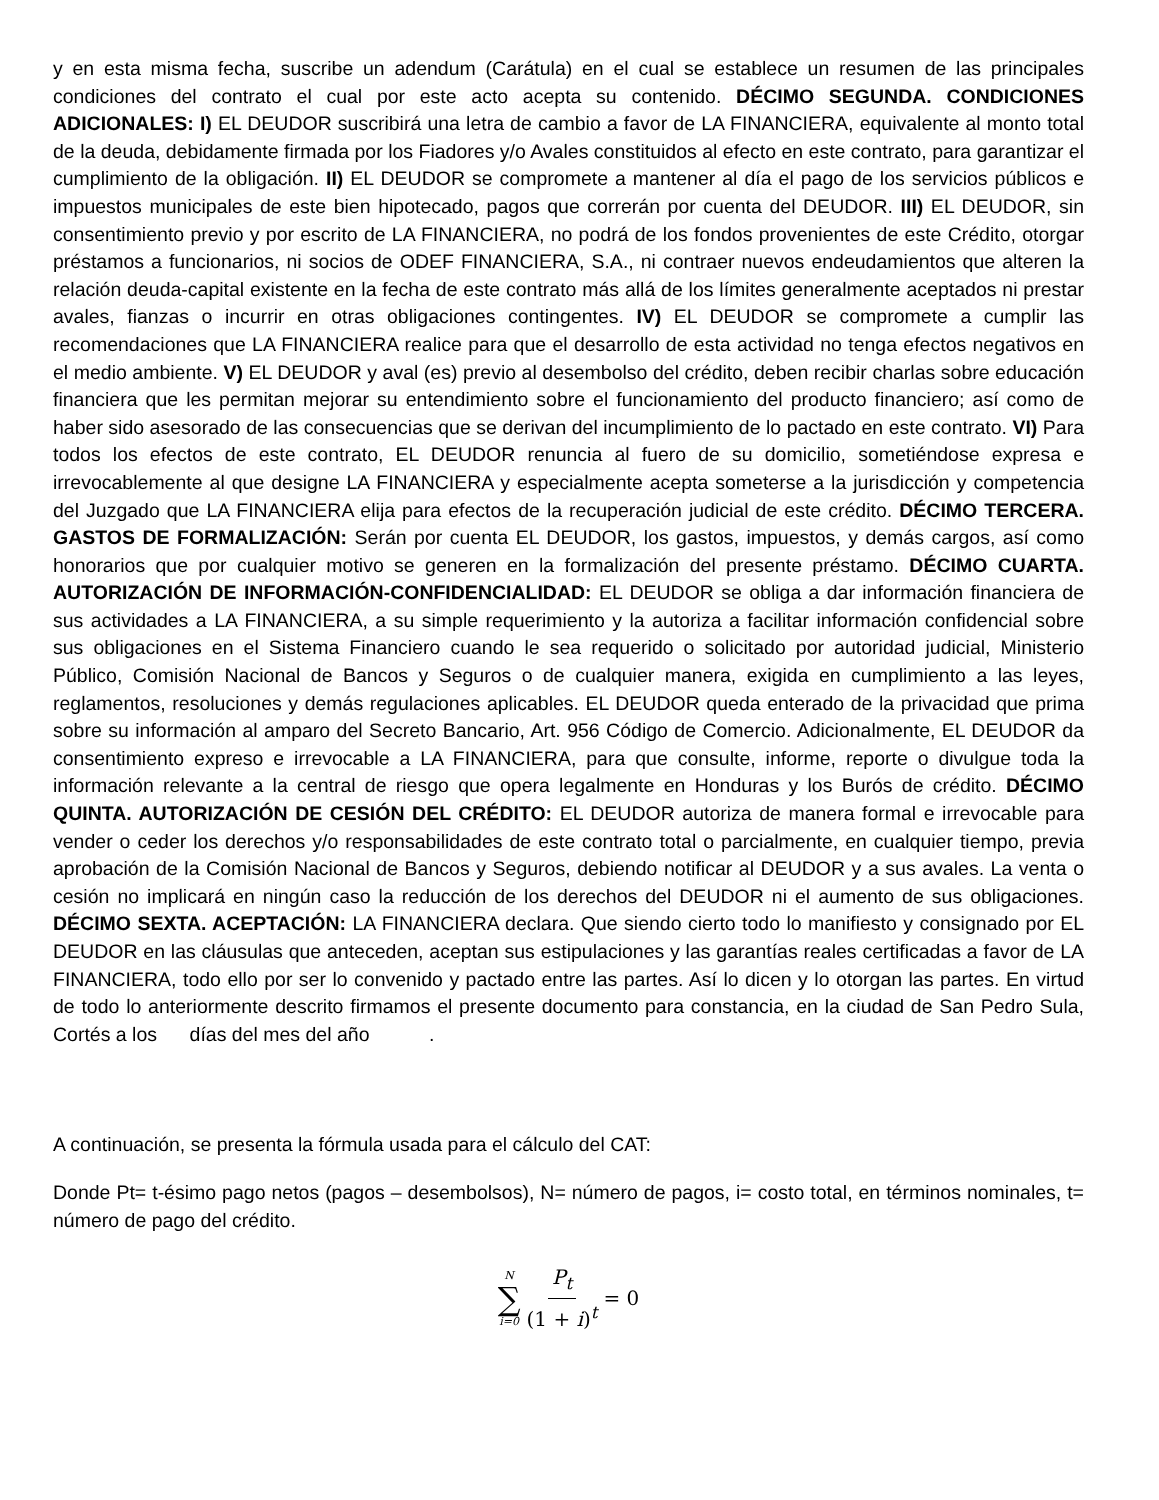y en esta misma fecha, suscribe un adendum (Carátula) en el cual se establece un resumen de las principales condiciones del contrato el cual por este acto acepta su contenido. DÉCIMO SEGUNDA. CONDICIONES ADICIONALES: I) EL DEUDOR suscribirá una letra de cambio a favor de LA FINANCIERA, equivalente al monto total de la deuda, debidamente firmada por los Fiadores y/o Avales constituidos al efecto en este contrato, para garantizar el cumplimiento de la obligación. II) EL DEUDOR se compromete a mantener al día el pago de los servicios públicos e impuestos municipales de este bien hipotecado, pagos que correrán por cuenta del DEUDOR. III) EL DEUDOR, sin consentimiento previo y por escrito de LA FINANCIERA, no podrá de los fondos provenientes de este Crédito, otorgar préstamos a funcionarios, ni socios de ODEF FINANCIERA, S.A., ni contraer nuevos endeudamientos que alteren la relación deuda-capital existente en la fecha de este contrato más allá de los límites generalmente aceptados ni prestar avales, fianzas o incurrir en otras obligaciones contingentes. IV) EL DEUDOR se compromete a cumplir las recomendaciones que LA FINANCIERA realice para que el desarrollo de esta actividad no tenga efectos negativos en el medio ambiente. V) EL DEUDOR y aval (es) previo al desembolso del crédito, deben recibir charlas sobre educación financiera que les permitan mejorar su entendimiento sobre el funcionamiento del producto financiero; así como de haber sido asesorado de las consecuencias que se derivan del incumplimiento de lo pactado en este contrato. VI) Para todos los efectos de este contrato, EL DEUDOR renuncia al fuero de su domicilio, sometiéndose expresa e irrevocablemente al que designe LA FINANCIERA y especialmente acepta someterse a la jurisdicción y competencia del Juzgado que LA FINANCIERA elija para efectos de la recuperación judicial de este crédito. DÉCIMO TERCERA. GASTOS DE FORMALIZACIÓN: Serán por cuenta EL DEUDOR, los gastos, impuestos, y demás cargos, así como honorarios que por cualquier motivo se generen en la formalización del presente préstamo. DÉCIMO CUARTA. AUTORIZACIÓN DE INFORMACIÓN-CONFIDENCIALIDAD: EL DEUDOR se obliga a dar información financiera de sus actividades a LA FINANCIERA, a su simple requerimiento y la autoriza a facilitar información confidencial sobre sus obligaciones en el Sistema Financiero cuando le sea requerido o solicitado por autoridad judicial, Ministerio Público, Comisión Nacional de Bancos y Seguros o de cualquier manera, exigida en cumplimiento a las leyes, reglamentos, resoluciones y demás regulaciones aplicables. EL DEUDOR queda enterado de la privacidad que prima sobre su información al amparo del Secreto Bancario, Art. 956 Código de Comercio. Adicionalmente, EL DEUDOR da consentimiento expreso e irrevocable a LA FINANCIERA, para que consulte, informe, reporte o divulgue toda la información relevante a la central de riesgo que opera legalmente en Honduras y los Burós de crédito. DÉCIMO QUINTA. AUTORIZACIÓN DE CESIÓN DEL CRÉDITO: EL DEUDOR autoriza de manera formal e irrevocable para vender o ceder los derechos y/o responsabilidades de este contrato total o parcialmente, en cualquier tiempo, previa aprobación de la Comisión Nacional de Bancos y Seguros, debiendo notificar al DEUDOR y a sus avales. La venta o cesión no implicará en ningún caso la reducción de los derechos del DEUDOR ni el aumento de sus obligaciones. DÉCIMO SEXTA. ACEPTACIÓN: LA FINANCIERA declara. Que siendo cierto todo lo manifiesto y consignado por EL DEUDOR en las cláusulas que anteceden, aceptan sus estipulaciones y las garantías reales certificadas a favor de LA FINANCIERA, todo ello por ser lo convenido y pactado entre las partes. Así lo dicen y lo otorgan las partes. En virtud de todo lo anteriormente descrito firmamos el presente documento para constancia, en la ciudad de San Pedro Sula, Cortés a los días del mes del año .
A continuación, se presenta la fórmula usada para el cálculo del CAT:
Donde Pt= t-ésimo pago netos (pagos – desembolsos), N= número de pagos, i= costo total, en términos nominales, t= número de pago del crédito.
N ∑ i=0 P<sub>t</sub> (1 + i)<sup>t</sup> = 0